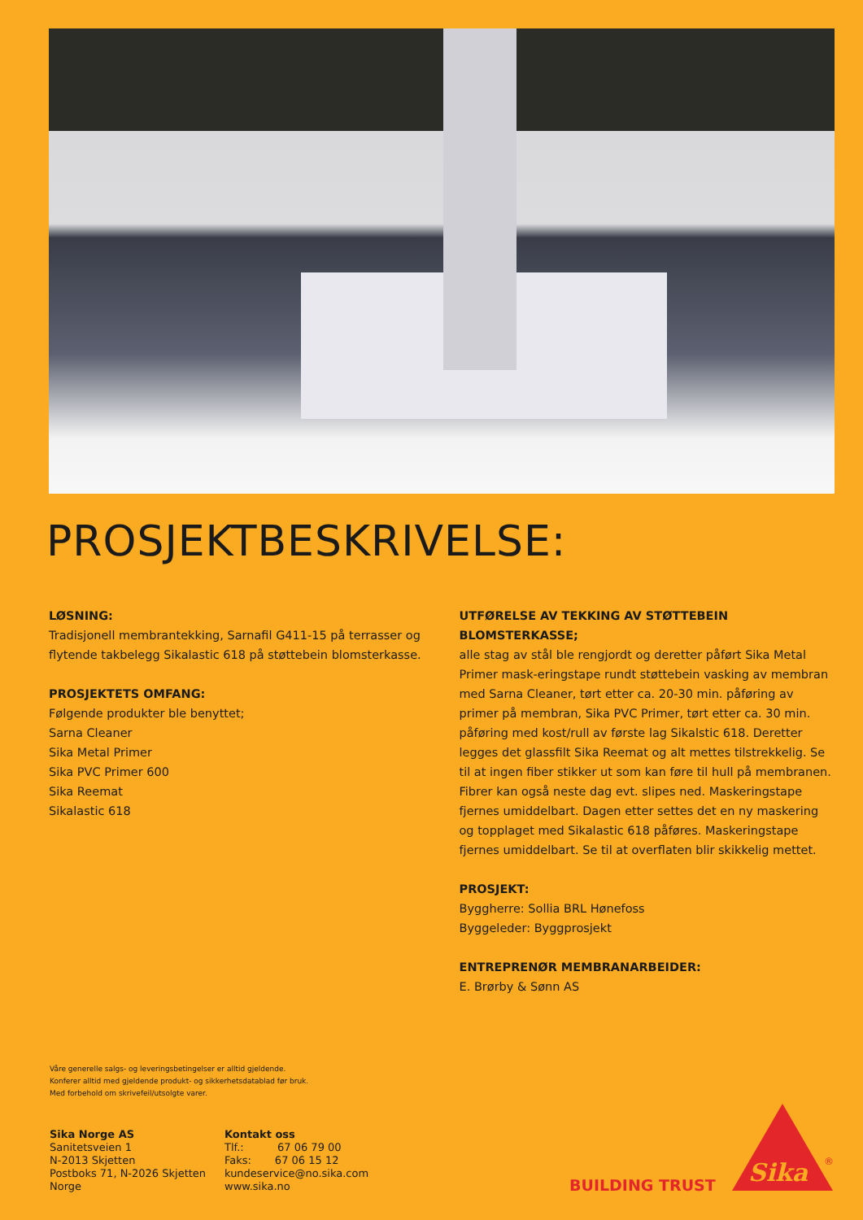PROSJEKTBESKRIVELSE:
LØSNING:
Tradisjonell membrantekking, Sarnafil G411-15 på terrasser og flytende takbelegg Sikalastic 618 på støttebein blomsterkasse.
PROSJEKTETS OMFANG:
Følgende produkter ble benyttet;
Sarna Cleaner
Sika Metal Primer
Sika PVC Primer 600
Sika Reemat
Sikalastic 618
UTFØRELSE AV TEKKING AV STØTTEBEIN BLOMSTERKASSE;
alle stag av stål ble rengjordt og deretter påført Sika Metal Primer mask-eringstape rundt støttebein vasking av membran med Sarna Cleaner, tørt etter ca. 20-30 min. påføring av primer på membran, Sika PVC Primer, tørt etter ca. 30 min. påføring med kost/rull av første lag Sikalstic 618. Deretter legges det glassfilt Sika Reemat og alt mettes tilstrekkelig. Se til at ingen fiber stikker ut som kan føre til hull på membranen. Fibrer kan også neste dag evt. slipes ned. Maskeringstape fjernes umiddelbart. Dagen etter settes det en ny maskering og topplaget med Sikalastic 618 påføres. Maskeringstape fjernes umiddelbart. Se til at overflaten blir skikkelig mettet.
PROSJEKT:
Byggherre: Sollia BRL Hønefoss
Byggeleder: Byggprosjekt
ENTREPRENØR MEMBRANARBEIDER:
E. Brørby & Sønn AS
Våre generelle salgs- og leveringsbetingelser er alltid gjeldende.
Konferer alltid med gjeldende produkt- og sikkerhetsdatablad før bruk.
Med forbehold om skrivefeil/utsolgte varer.
Sika Norge AS
Sanitetsveien 1
N-2013 Skjetten
Postboks 71, N-2026 Skjetten
Norge
Kontakt oss
Tlf.: 67 06 79 00
Faks: 67 06 15 12
kundeservice@no.sika.com
www.sika.no
BUILDING TRUST
Sika
®